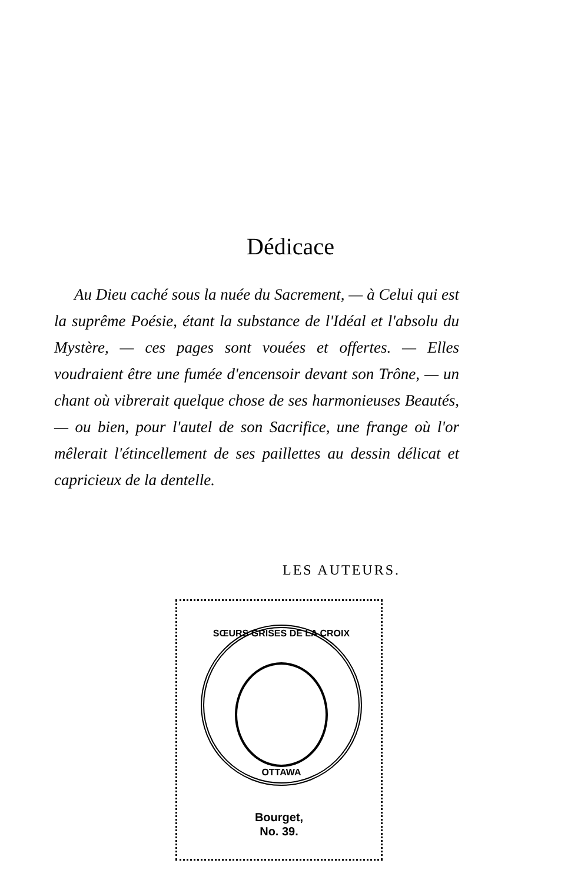Dédicace
Au Dieu caché sous la nuée du Sacrement, — à Celui qui est la suprême Poésie, étant la substance de l'Idéal et l'absolu du Mystère, — ces pages sont vouées et offertes. — Elles voudraient être une fumée d'encensoir devant son Trône, — un chant où vibrerait quelque chose de ses harmonieuses Beautés, — ou bien, pour l'autel de son Sacrifice, une frange où l'or mêlerait l'étincellement de ses paillettes au dessin délicat et capricieux de la dentelle.
LES AUTEURS.
SŒURS GRISES DE LA CROIX
OTTAWA
Bourget,
No. 39.